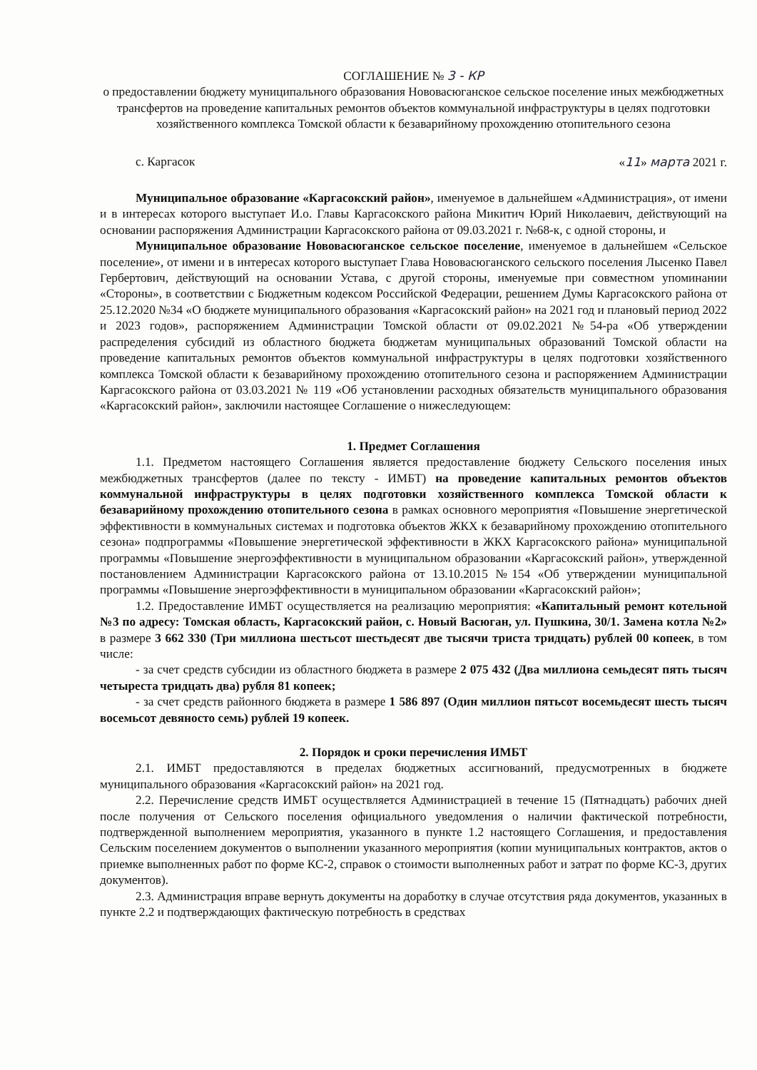СОГЛАШЕНИЕ № 3 - КР
о предоставлении бюджету муниципального образования Нововасюганское сельское поселение иных межбюджетных трансфертов на проведение капитальных ремонтов объектов коммунальной инфраструктуры в целях подготовки хозяйственного комплекса Томской области к безаварийному прохождению отопительного сезона
с. Каргасок «11» марта 2021 г.
Муниципальное образование «Каргасокский район», именуемое в дальнейшем «Администрация», от имени и в интересах которого выступает И.о. Главы Каргасокского района Микитич Юрий Николаевич, действующий на основании распоряжения Администрации Каргасокского района от 09.03.2021 г. №68-к, с одной стороны, и
Муниципальное образование Нововасюганское сельское поселение, именуемое в дальнейшем «Сельское поселение», от имени и в интересах которого выступает Глава Нововасюганского сельского поселения Лысенко Павел Гербертович, действующий на основании Устава, с другой стороны, именуемые при совместном упоминании «Стороны», в соответствии с Бюджетным кодексом Российской Федерации, решением Думы Каргасокского района от 25.12.2020 №34 «О бюджете муниципального образования «Каргасокский район» на 2021 год и плановый период 2022 и 2023 годов», распоряжением Администрации Томской области от 09.02.2021 №54-ра «Об утверждении распределения субсидий из областного бюджета бюджетам муниципальных образований Томской области на проведение капитальных ремонтов объектов коммунальной инфраструктуры в целях подготовки хозяйственного комплекса Томской области к безаварийному прохождению отопительного сезона и распоряжением Администрации Каргасокского района от 03.03.2021 № 119 «Об установлении расходных обязательств муниципального образования «Каргасокский район», заключили настоящее Соглашение о нижеследующем:
1. Предмет Соглашения
1.1. Предметом настоящего Соглашения является предоставление бюджету Сельского поселения иных межбюджетных трансфертов (далее по тексту - ИМБТ) на проведение капитальных ремонтов объектов коммунальной инфраструктуры в целях подготовки хозяйственного комплекса Томской области к безаварийному прохождению отопительного сезона в рамках основного мероприятия «Повышение энергетической эффективности в коммунальных системах и подготовка объектов ЖКХ к безаварийному прохождению отопительного сезона» подпрограммы «Повышение энергетической эффективности в ЖКХ Каргасокского района» муниципальной программы «Повышение энергоэффективности в муниципальном образовании «Каргасокский район», утвержденной постановлением Администрации Каргасокского района от 13.10.2015 №154 «Об утверждении муниципальной программы «Повышение энергоэффективности в муниципальном образовании «Каргасокский район»;
1.2. Предоставление ИМБТ осуществляется на реализацию мероприятия: «Капитальный ремонт котельной №3 по адресу: Томская область, Каргасокский район, с. Новый Васюган, ул. Пушкина, 30/1. Замена котла №2» в размере 3 662 330 (Три миллиона шестьсот шестьдесят две тысячи триста тридцать) рублей 00 копеек, в том числе:
- за счет средств субсидии из областного бюджета в размере 2 075 432 (Два миллиона семьдесят пять тысяч четыреста тридцать два) рубля 81 копеек;
- за счет средств районного бюджета в размере 1 586 897 (Один миллион пятьсот восемьдесят шесть тысяч восемьсот девяносто семь) рублей 19 копеек.
2. Порядок и сроки перечисления ИМБТ
2.1. ИМБТ предоставляются в пределах бюджетных ассигнований, предусмотренных в бюджете муниципального образования «Каргасокский район» на 2021 год.
2.2. Перечисление средств ИМБТ осуществляется Администрацией в течение 15 (Пятнадцать) рабочих дней после получения от Сельского поселения официального уведомления о наличии фактической потребности, подтвержденной выполнением мероприятия, указанного в пункте 1.2 настоящего Соглашения, и предоставления Сельским поселением документов о выполнении указанного мероприятия (копии муниципальных контрактов, актов о приемке выполненных работ по форме КС-2, справок о стоимости выполненных работ и затрат по форме КС-3, других документов).
2.3. Администрация вправе вернуть документы на доработку в случае отсутствия ряда документов, указанных в пункте 2.2 и подтверждающих фактическую потребность в средствах